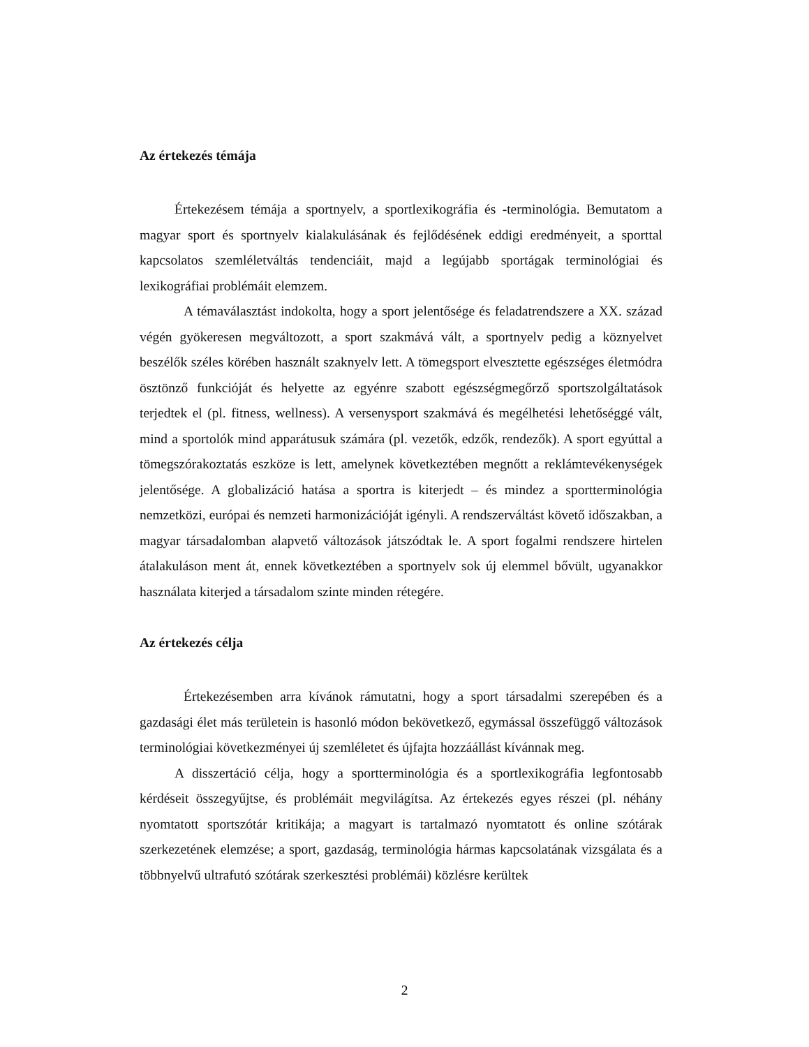Az értekezés témája
Értekezésem témája a sportnyelv, a sportlexikográfia és -terminológia. Bemutatom a magyar sport és sportnyelv kialakulásának és fejlődésének eddigi eredményeit, a sporttal kapcsolatos szemléletváltás tendenciáit, majd a legújabb sportágak terminológiai és lexikográfiai problémáit elemzem.
A témaválasztást indokolta, hogy a sport jelentősége és feladatrendszere a XX. század végén gyökeresen megváltozott, a sport szakmává vált, a sportnyelv pedig a köznyelvet beszélők széles körében használt szaknyelv lett. A tömegsport elvesztette egészséges életmódra ösztönző funkcióját és helyette az egyénre szabott egészségmegőrző sportszolgáltatások terjedtek el (pl. fitness, wellness). A versenysport szakmává és megélhetési lehetőséggé vált, mind a sportolók mind apparátusuk számára (pl. vezetők, edzők, rendezők). A sport egyúttal a tömegszórakoztatás eszköze is lett, amelynek következtében megnőtt a reklámtevékenységek jelentősége. A globalizáció hatása a sportra is kiterjedt – és mindez a sportterminológia nemzetközi, európai és nemzeti harmonizációját igényli. A rendszerváltást követő időszakban, a magyar társadalomban alapvető változások játszódtak le. A sport fogalmi rendszere hirtelen átalakuláson ment át, ennek következtében a sportnyelv sok új elemmel bővült, ugyanakkor használata kiterjed a társadalom szinte minden rétegére.
Az értekezés célja
Értekezésemben arra kívánok rámutatni, hogy a sport társadalmi szerepében és a gazdasági élet más területein is hasonló módon bekövetkező, egymással összefüggő változások terminológiai következményei új szemléletet és újfajta hozzáállást kívánnak meg.
A disszertáció célja, hogy a sportterminológia és a sportlexikográfia legfontosabb kérdéseit összegyűjtse, és problémáit megvilágítsa. Az értekezés egyes részei (pl. néhány nyomtatott sportszótár kritikája; a magyart is tartalmazó nyomtatott és online szótárak szerkezetének elemzése; a sport, gazdaság, terminológia hármas kapcsolatának vizsgálata és a többnyelvű ultrafutó szótárak szerkesztési problémái) közlésre kerültek
2